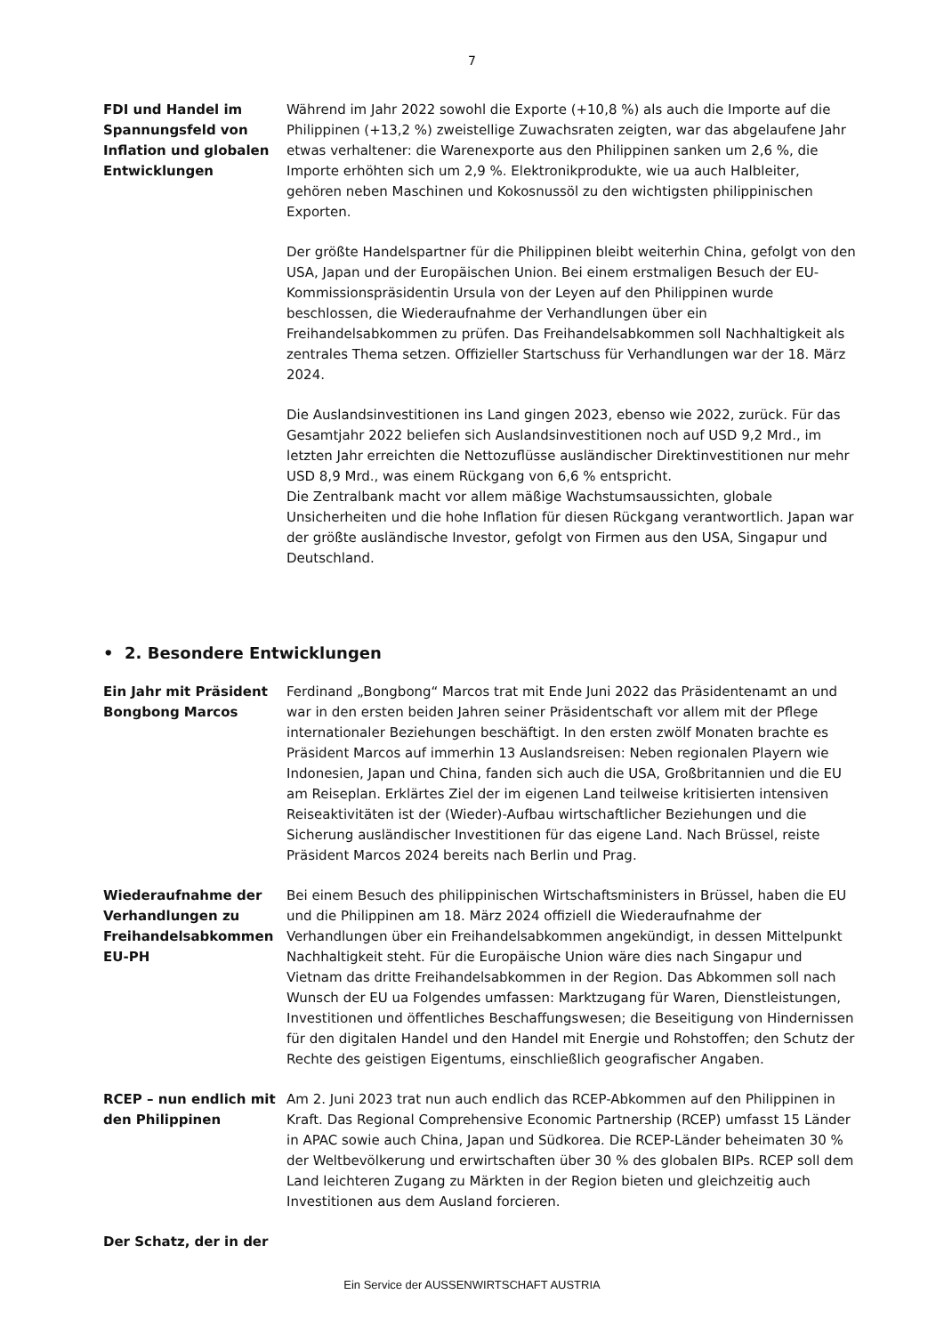7
FDI und Handel im Spannungsfeld von Inflation und globalen Entwicklungen
Während im Jahr 2022 sowohl die Exporte (+10,8 %) als auch die Importe auf die Philippinen (+13,2 %) zweistellige Zuwachsraten zeigten, war das abgelaufene Jahr etwas verhaltener: die Warenexporte aus den Philippinen sanken um 2,6 %, die Importe erhöhten sich um 2,9 %. Elektronikprodukte, wie ua auch Halbleiter, gehören neben Maschinen und Kokosnussöl zu den wichtigsten philippinischen Exporten.
Der größte Handelspartner für die Philippinen bleibt weiterhin China, gefolgt von den USA, Japan und der Europäischen Union. Bei einem erstmaligen Besuch der EU-Kommissionspräsidentin Ursula von der Leyen auf den Philippinen wurde beschlossen, die Wiederaufnahme der Verhandlungen über ein Freihandelsabkommen zu prüfen. Das Freihandelsabkommen soll Nachhaltigkeit als zentrales Thema setzen. Offizieller Startschuss für Verhandlungen war der 18. März 2024.
Die Auslandsinvestitionen ins Land gingen 2023, ebenso wie 2022, zurück. Für das Gesamtjahr 2022 beliefen sich Auslandsinvestitionen noch auf USD 9,2 Mrd., im letzten Jahr erreichten die Nettozuflüsse ausländischer Direktinvestitionen nur mehr USD 8,9 Mrd., was einem Rückgang von 6,6 % entspricht.
Die Zentralbank macht vor allem mäßige Wachstumsaussichten, globale Unsicherheiten und die hohe Inflation für diesen Rückgang verantwortlich. Japan war der größte ausländische Investor, gefolgt von Firmen aus den USA, Singapur und Deutschland.
• 2. Besondere Entwicklungen
Ein Jahr mit Präsident Bongbong Marcos
Ferdinand „Bongbong“ Marcos trat mit Ende Juni 2022 das Präsidentenamt an und war in den ersten beiden Jahren seiner Präsidentschaft vor allem mit der Pflege internationaler Beziehungen beschäftigt. In den ersten zwölf Monaten brachte es Präsident Marcos auf immerhin 13 Auslandsreisen: Neben regionalen Playern wie Indonesien, Japan und China, fanden sich auch die USA, Großbritannien und die EU am Reiseplan. Erklärtes Ziel der im eigenen Land teilweise kritisierten intensiven Reiseaktivitäten ist der (Wieder)-Aufbau wirtschaftlicher Beziehungen und die Sicherung ausländischer Investitionen für das eigene Land. Nach Brüssel, reiste Präsident Marcos 2024 bereits nach Berlin und Prag.
Wiederaufnahme der Verhandlungen zu Freihandelsabkommen EU-PH
Bei einem Besuch des philippinischen Wirtschaftsministers in Brüssel, haben die EU und die Philippinen am 18. März 2024 offiziell die Wiederaufnahme der Verhandlungen über ein Freihandelsabkommen angekündigt, in dessen Mittelpunkt Nachhaltigkeit steht. Für die Europäische Union wäre dies nach Singapur und Vietnam das dritte Freihandelsabkommen in der Region. Das Abkommen soll nach Wunsch der EU ua Folgendes umfassen: Marktzugang für Waren, Dienstleistungen, Investitionen und öffentliches Beschaffungswesen; die Beseitigung von Hindernissen für den digitalen Handel und den Handel mit Energie und Rohstoffen; den Schutz der Rechte des geistigen Eigentums, einschließlich geografischer Angaben.
RCEP – nun endlich mit den Philippinen
Am 2. Juni 2023 trat nun auch endlich das RCEP-Abkommen auf den Philippinen in Kraft. Das Regional Comprehensive Economic Partnership (RCEP) umfasst 15 Länder in APAC sowie auch China, Japan und Südkorea. Die RCEP-Länder beheimaten 30 % der Weltbevölkerung und erwirtschaften über 30 % des globalen BIPs. RCEP soll dem Land leichteren Zugang zu Märkten in der Region bieten und gleichzeitig auch Investitionen aus dem Ausland forcieren.
Der Schatz, der in der
Ein Service der AUSSENWIRTSCHAFT AUSTRIA